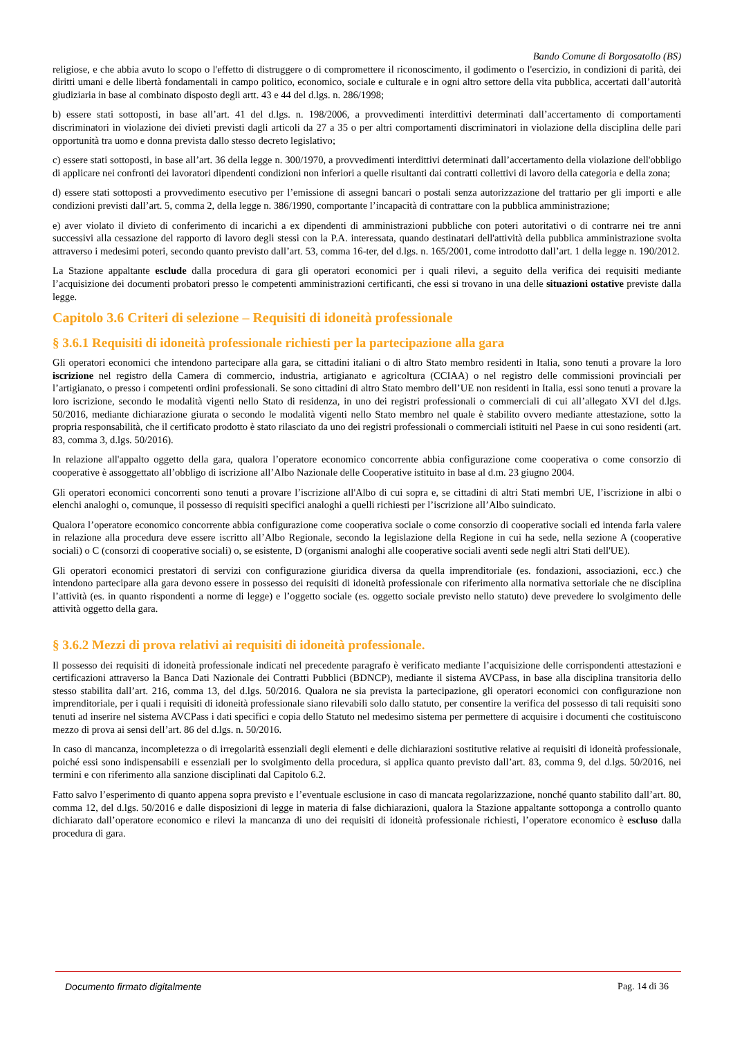Bando Comune di Borgosatollo (BS)
religiose, e che abbia avuto lo scopo o l'effetto di distruggere o di compromettere il riconoscimento, il godimento o l'esercizio, in condizioni di parità, dei diritti umani e delle libertà fondamentali in campo politico, economico, sociale e culturale e in ogni altro settore della vita pubblica, accertati dall’autorità giudiziaria in base al combinato disposto degli artt. 43 e 44 del d.lgs. n. 286/1998;
b) essere stati sottoposti, in base all’art. 41 del d.lgs. n. 198/2006, a provvedimenti interdittivi determinati dall’accertamento di comportamenti discriminatori in violazione dei divieti previsti dagli articoli da 27 a 35 o per altri comportamenti discriminatori in violazione della disciplina delle pari opportunità tra uomo e donna prevista dallo stesso decreto legislativo;
c) essere stati sottoposti, in base all’art. 36 della legge n. 300/1970, a provvedimenti interdittivi determinati dall’accertamento della violazione dell'obbligo di applicare nei confronti dei lavoratori dipendenti condizioni non inferiori a quelle risultanti dai contratti collettivi di lavoro della categoria e della zona;
d) essere stati sottoposti a provvedimento esecutivo per l’emissione di assegni bancari o postali senza autorizzazione del trattario per gli importi e alle condizioni previsti dall’art. 5, comma 2, della legge n. 386/1990, comportante l’incapacità di contrattare con la pubblica amministrazione;
e) aver violato il divieto di conferimento di incarichi a ex dipendenti di amministrazioni pubbliche con poteri autoritativi o di contrarre nei tre anni successivi alla cessazione del rapporto di lavoro degli stessi con la P.A. interessata, quando destinatari dell'attività della pubblica amministrazione svolta attraverso i medesimi poteri, secondo quanto previsto dall’art. 53, comma 16-ter, del d.lgs. n. 165/2001, come introdotto dall’art. 1 della legge n. 190/2012.
La Stazione appaltante esclude dalla procedura di gara gli operatori economici per i quali rilevi, a seguito della verifica dei requisiti mediante l’acquisizione dei documenti probatori presso le competenti amministrazioni certificanti, che essi si trovano in una delle situazioni ostative previste dalla legge.
Capitolo 3.6 Criteri di selezione – Requisiti di idoneità professionale
§ 3.6.1 Requisiti di idoneità professionale richiesti per la partecipazione alla gara
Gli operatori economici che intendono partecipare alla gara, se cittadini italiani o di altro Stato membro residenti in Italia, sono tenuti a provare la loro iscrizione nel registro della Camera di commercio, industria, artigianato e agricoltura (CCIAA) o nel registro delle commissioni provinciali per l’artigianato, o presso i competenti ordini professionali. Se sono cittadini di altro Stato membro dell’UE non residenti in Italia, essi sono tenuti a provare la loro iscrizione, secondo le modalità vigenti nello Stato di residenza, in uno dei registri professionali o commerciali di cui all’allegato XVI del d.lgs. 50/2016, mediante dichiarazione giurata o secondo le modalità vigenti nello Stato membro nel quale è stabilito ovvero mediante attestazione, sotto la propria responsabilità, che il certificato prodotto è stato rilasciato da uno dei registri professionali o commerciali istituiti nel Paese in cui sono residenti (art. 83, comma 3, d.lgs. 50/2016).
In relazione all'appalto oggetto della gara, qualora l’operatore economico concorrente abbia configurazione come cooperativa o come consorzio di cooperative è assoggettato all’obbligo di iscrizione all’Albo Nazionale delle Cooperative istituito in base al d.m. 23 giugno 2004.
Gli operatori economici concorrenti sono tenuti a provare l’iscrizione all'Albo di cui sopra e, se cittadini di altri Stati membri UE, l’iscrizione in albi o elenchi analoghi o, comunque, il possesso di requisiti specifici analoghi a quelli richiesti per l’iscrizione all’Albo suindicato.
Qualora l’operatore economico concorrente abbia configurazione come cooperativa sociale o come consorzio di cooperative sociali ed intenda farla valere in relazione alla procedura deve essere iscritto all’Albo Regionale, secondo la legislazione della Regione in cui ha sede, nella sezione A (cooperative sociali) o C (consorzi di cooperative sociali) o, se esistente, D (organismi analoghi alle cooperative sociali aventi sede negli altri Stati dell'UE).
Gli operatori economici prestatori di servizi con configurazione giuridica diversa da quella imprenditoriale (es. fondazioni, associazioni, ecc.) che intendono partecipare alla gara devono essere in possesso dei requisiti di idoneità professionale con riferimento alla normativa settoriale che ne disciplina l’attività (es. in quanto rispondenti a norme di legge) e l’oggetto sociale (es. oggetto sociale previsto nello statuto) deve prevedere lo svolgimento delle attività oggetto della gara.
§ 3.6.2 Mezzi di prova relativi ai requisiti di idoneità professionale.
Il possesso dei requisiti di idoneità professionale indicati nel precedente paragrafo è verificato mediante l’acquisizione delle corrispondenti attestazioni e certificazioni attraverso la Banca Dati Nazionale dei Contratti Pubblici (BDNCP), mediante il sistema AVCPass, in base alla disciplina transitoria dello stesso stabilita dall’art. 216, comma 13, del d.lgs. 50/2016. Qualora ne sia prevista la partecipazione, gli operatori economici con configurazione non imprenditoriale, per i quali i requisiti di idoneità professionale siano rilevabili solo dallo statuto, per consentire la verifica del possesso di tali requisiti sono tenuti ad inserire nel sistema AVCPass i dati specifici e copia dello Statuto nel medesimo sistema per permettere di acquisire i documenti che costituiscono mezzo di prova ai sensi dell’art. 86 del d.lgs. n. 50/2016.
In caso di mancanza, incompletezza o di irregolarità essenziali degli elementi e delle dichiarazioni sostitutive relative ai requisiti di idoneità professionale, poiché essi sono indispensabili e essenziali per lo svolgimento della procedura, si applica quanto previsto dall’art. 83, comma 9, del d.lgs. 50/2016, nei termini e con riferimento alla sanzione disciplinati dal Capitolo 6.2.
Fatto salvo l’esperimento di quanto appena sopra previsto e l’eventuale esclusione in caso di mancata regolarizzazione, nonché quanto stabilito dall’art. 80, comma 12, del d.lgs. 50/2016 e dalle disposizioni di legge in materia di false dichiarazioni, qualora la Stazione appaltante sottoponga a controllo quanto dichiarato dall’operatore economico e rilevi la mancanza di uno dei requisiti di idoneità professionale richiesti, l’operatore economico è escluso dalla procedura di gara.
Documento firmato digitalmente Pag. 14 di 36